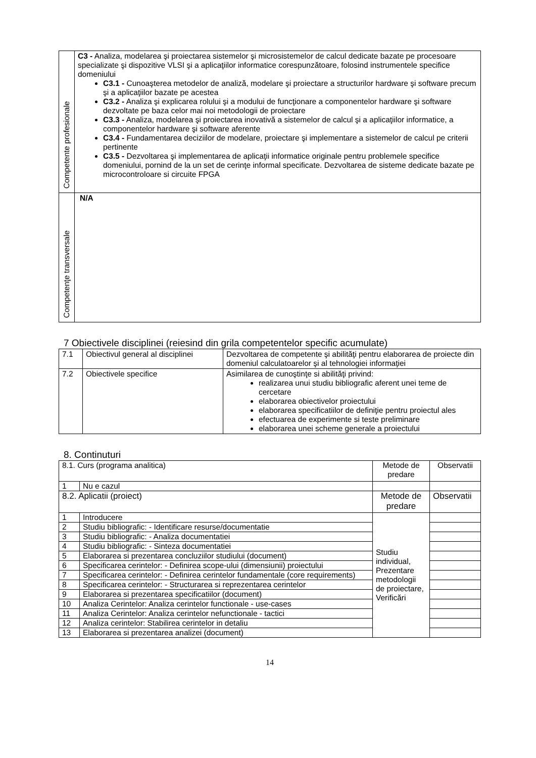| Competente profesionale | C3 - Analiza, modelarea şi proiectarea sistemelor şi microsistemelor de calcul dedicate bazate pe procesoare specializate şi dispozitive VLSI şi a aplicaţiilor informatice corespunzătoare, folosind instrumentele specifice domeniului C3.1 - Cunoaşterea metodelor de analiză, modelare şi proiectare a structurilor hardware şi software precum şi a aplicaţiilor bazate pe acestea C3.2 - Analiza şi explicarea rolului şi a modului de funcţionare a componentelor hardware şi software dezvoltate pe baza celor mai noi metodologii de proiectare C3.3 - Analiza, modelarea şi proiectarea inovativă a sistemelor de calcul şi a aplicaţiilor informatice, a componentelor hardware şi software aferente C3.4 - Fundamentarea deciziilor de modelare, proiectare şi implementare a sistemelor de calcul pe criterii pertinente C3.5 - Dezvoltarea şi implementarea de aplicaţii informatice originale pentru problemele specifice domeniului, pornind de la un set de cerinţe informal specificate. Dezvoltarea de sisteme dedicate bazate pe microcontroloare si circuite FPGA |
| Competenţe transversale | N/A |
7 Obiectivele disciplinei (reiesind din grila competentelor specific acumulate)
| 7.1 | Obiectivul general al disciplinei | Dezvoltarea de competente şi abilităţi pentru elaborarea de proiecte din domeniul calculatoarelor şi al tehnologiei informaţiei |
| 7.2 | Obiectivele specifice | Asimilarea de cunoştinţe si abilităţi privind: realizarea unui studiu bibliografic aferent unei teme de cercetare elaborarea obiectivelor proiectului elaborarea specificatiilor de definiţie pentru proiectul ales efectuarea de experimente si teste preliminare elaborarea unei scheme generale a proiectului |
8. Continuturi
| 8.1. Curs (programa analitica) | | Metode de predare | Observatii |
| 1 | Nu e cazul | | |
| 8.2. Aplicatii (proiect) | | Metode de predare | Observatii |
| 1 | Introducere | Studiu individual, Prezentare metodologii de proiectare, Verificări | |
| 2 | Studiu bibliografic: - Identificare resurse/documentatie | | |
| 3 | Studiu bibliografic: - Analiza documentatiei | | |
| 4 | Studiu bibliografic: - Sinteza documentatiei | | |
| 5 | Elaborarea si prezentarea concluziilor studiului (document) | | |
| 6 | Specificarea cerintelor: - Definirea scope-ului (dimensiunii) proiectului | | |
| 7 | Specificarea cerintelor: - Definirea cerintelor fundamentale (core requirements) | | |
| 8 | Specificarea cerintelor: - Structurarea si reprezentarea cerintelor | | |
| 9 | Elaborarea si prezentarea specificatiilor (document) | | |
| 10 | Analiza Cerintelor: Analiza cerintelor functionale - use-cases | | |
| 11 | Analiza Cerintelor: Analiza cerintelor nefunctionale - tactici | | |
| 12 | Analiza cerintelor: Stabilirea cerintelor in detaliu | | |
| 13 | Elaborarea si prezentarea analizei (document) | | |
14